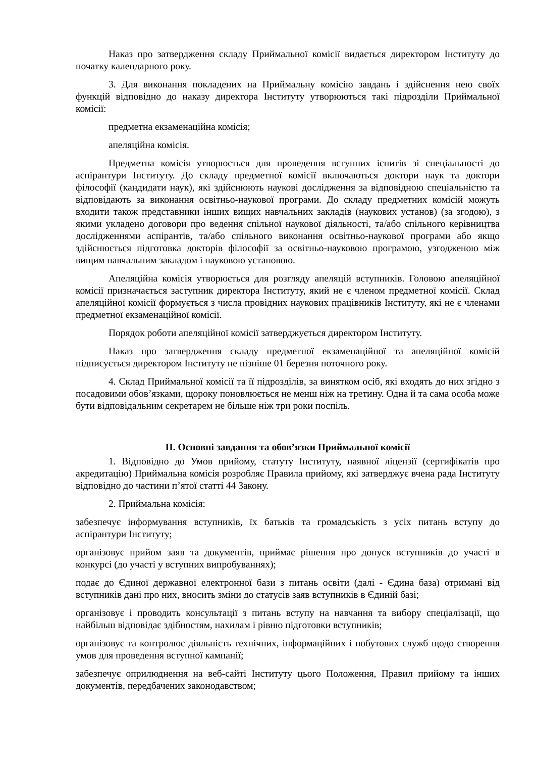Наказ про затвердження складу Приймальної комісії видається директором Інституту до початку календарного року.
3. Для виконання покладених на Приймальну комісію завдань і здійснення нею своїх функцій відповідно до наказу директора Інституту утворюються такі підрозділи Приймальної комісії:
предметна екзаменаційна комісія;
апеляційна комісія.
Предметна комісія утворюється для проведення вступних іспитів зі спеціальності до аспірантури Інституту. До складу предметної комісії включаються доктори наук та доктори філософії (кандидати наук), які здійснюють наукові дослідження за відповідною спеціальністю та відповідають за виконання освітньо-наукової програми. До складу предметних комісій можуть входити також представники інших вищих навчальних закладів (наукових установ) (за згодою), з якими укладено договори про ведення спільної наукової діяльності, та/або спільного керівництва дослідженнями аспірантів, та/або спільного виконання освітньо-наукової програми або якщо здійснюється підготовка докторів філософії за освітньо-науковою програмою, узгодженою між вищим навчальним закладом і науковою установою.
Апеляційна комісія утворюється для розгляду апеляцій вступників. Головою апеляційної комісії призначається заступник директора Інституту, який не є членом предметної комісії. Склад апеляційної комісії формується з числа провідних наукових працівників Інституту, які не є членами предметної екзаменаційної комісії.
Порядок роботи апеляційної комісії затверджується директором Інституту.
Наказ про затвердження складу предметної екзаменаційної та апеляційної комісій підписується директором Інституту не пізніше 01 березня поточного року.
4. Склад Приймальної комісії та її підрозділів, за винятком осіб, які входять до них згідно з посадовими обов’язками, щороку поновлюється не менш ніж на третину. Одна й та сама особа може бути відповідальним секретарем не більше ніж три роки поспіль.
II. Основні завдання та обов’язки Приймальної комісії
1. Відповідно до Умов прийому, статуту Інституту, наявної ліцензії (сертифікатів про акредитацію) Приймальна комісія розробляє Правила прийому, які затверджує вчена рада Інституту відповідно до частини п’ятої статті 44 Закону.
2. Приймальна комісія:
забезпечує інформування вступників, їх батьків та громадськість з усіх питань вступу до аспірантури Інституту;
організовує прийом заяв та документів, приймає рішення про допуск вступників до участі в конкурсі (до участі у вступних випробуваннях);
подає до Єдиної державної електронної бази з питань освіти (далі - Єдина база) отримані від вступників дані про них, вносить зміни до статусів заяв вступників в Єдиній базі;
організовує і проводить консультації з питань вступу на навчання та вибору спеціалізації, що найбільш відповідає здібностям, нахилам і рівню підготовки вступників;
організовує та контролює діяльність технічних, інформаційних і побутових служб щодо створення умов для проведення вступної кампанії;
забезпечує оприлюднення на веб-сайті Інституту цього Положення, Правил прийому та інших документів, передбачених законодавством;